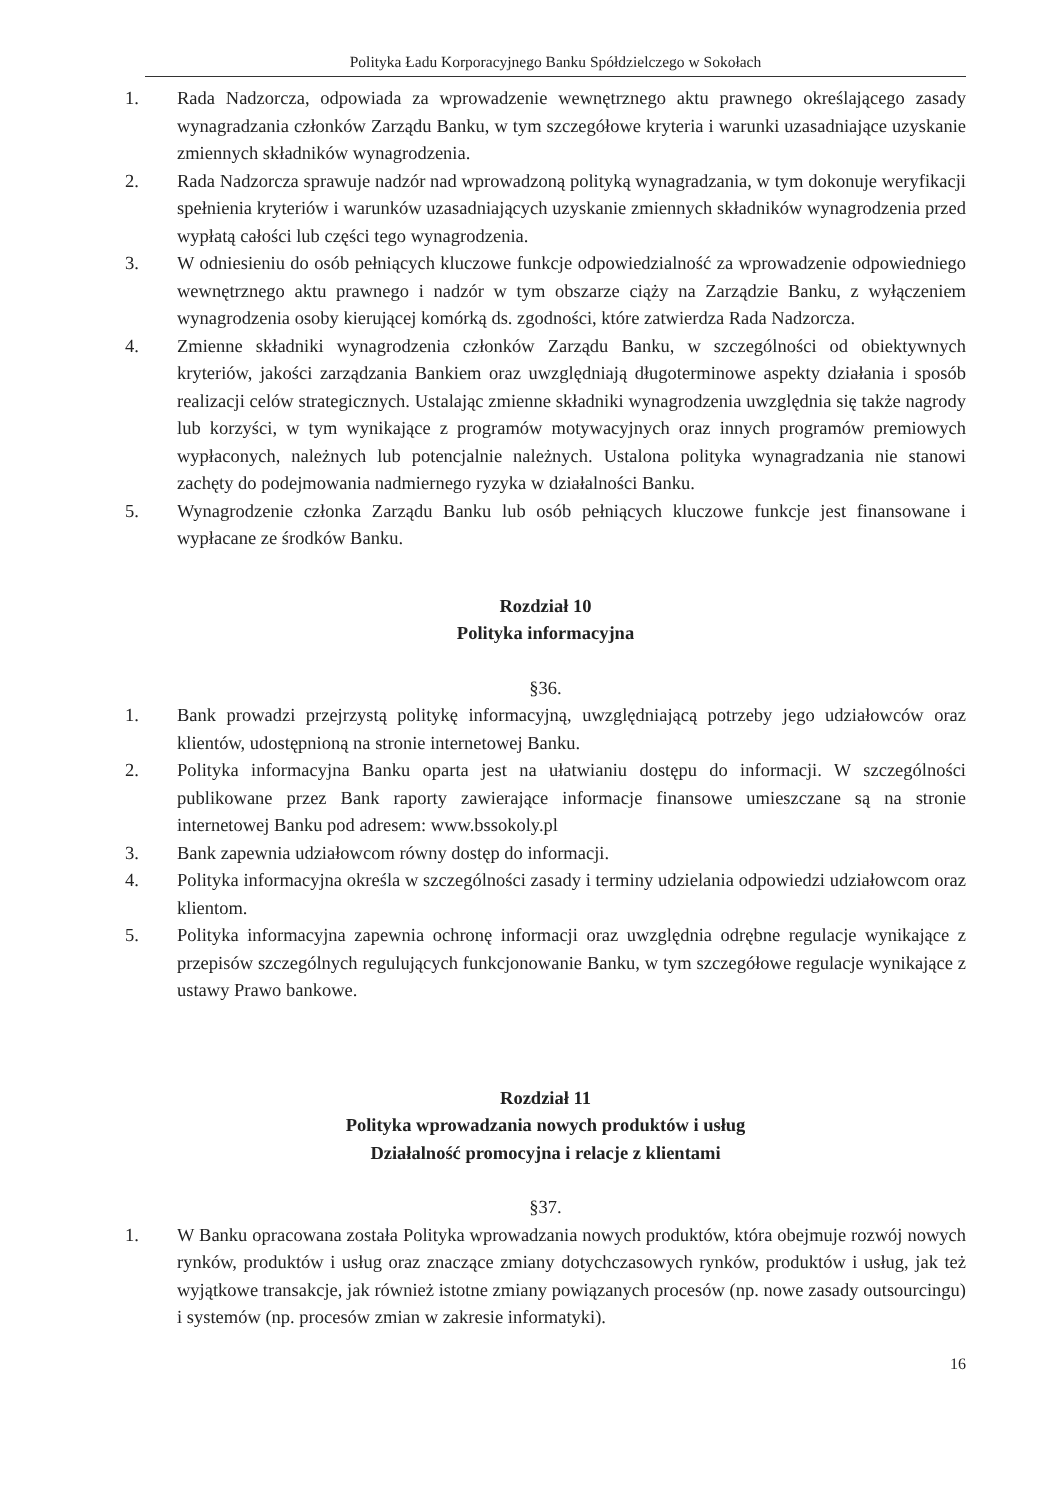Polityka Ładu Korporacyjnego Banku Spółdzielczego w Sokołach
1. Rada Nadzorcza, odpowiada za wprowadzenie wewnętrznego aktu prawnego określającego zasady wynagradzania członków Zarządu Banku, w tym szczegółowe kryteria i warunki uzasadniające uzyskanie zmiennych składników wynagrodzenia.
2. Rada Nadzorcza sprawuje nadzór nad wprowadzoną polityką wynagradzania, w tym dokonuje weryfikacji spełnienia kryteriów i warunków uzasadniających uzyskanie zmiennych składników wynagrodzenia przed wypłatą całości lub części tego wynagrodzenia.
3. W odniesieniu do osób pełniących kluczowe funkcje odpowiedzialność za wprowadzenie odpowiedniego wewnętrznego aktu prawnego i nadzór w tym obszarze ciąży na Zarządzie Banku, z wyłączeniem wynagrodzenia osoby kierującej komórką ds. zgodności, które zatwierdza Rada Nadzorcza.
4. Zmienne składniki wynagrodzenia członków Zarządu Banku, w szczególności od obiektywnych kryteriów, jakości zarządzania Bankiem oraz uwzględniają długoterminowe aspekty działania i sposób realizacji celów strategicznych. Ustalając zmienne składniki wynagrodzenia uwzględnia się także nagrody lub korzyści, w tym wynikające z programów motywacyjnych oraz innych programów premiowych wypłaconych, należnych lub potencjalnie należnych. Ustalona polityka wynagradzania nie stanowi zachęty do podejmowania nadmiernego ryzyka w działalności Banku.
5. Wynagrodzenie członka Zarządu Banku lub osób pełniących kluczowe funkcje jest finansowane i wypłacane ze środków Banku.
Rozdział 10
Polityka informacyjna
§36.
1. Bank prowadzi przejrzystą politykę informacyjną, uwzględniającą potrzeby jego udziałowców oraz klientów, udostępnioną na stronie internetowej Banku.
2. Polityka informacyjna Banku oparta jest na ułatwianiu dostępu do informacji. W szczególności publikowane przez Bank raporty zawierające informacje finansowe umieszczane są na stronie internetowej Banku pod adresem: www.bssokoly.pl
3. Bank zapewnia udziałowcom równy dostęp do informacji.
4. Polityka informacyjna określa w szczególności zasady i terminy udzielania odpowiedzi udziałowcom oraz klientom.
5. Polityka informacyjna zapewnia ochronę informacji oraz uwzględnia odrębne regulacje wynikające z przepisów szczególnych regulujących funkcjonowanie Banku, w tym szczegółowe regulacje wynikające z ustawy Prawo bankowe.
Rozdział 11
Polityka wprowadzania nowych produktów i usług
Działalność promocyjna i relacje z klientami
§37.
1. W Banku opracowana została Polityka wprowadzania nowych produktów, która obejmuje rozwój nowych rynków, produktów i usług oraz znaczące zmiany dotychczasowych rynków, produktów i usług, jak też wyjątkowe transakcje, jak również istotne zmiany powiązanych procesów (np. nowe zasady outsourcingu) i systemów (np. procesów zmian w zakresie informatyki).
16